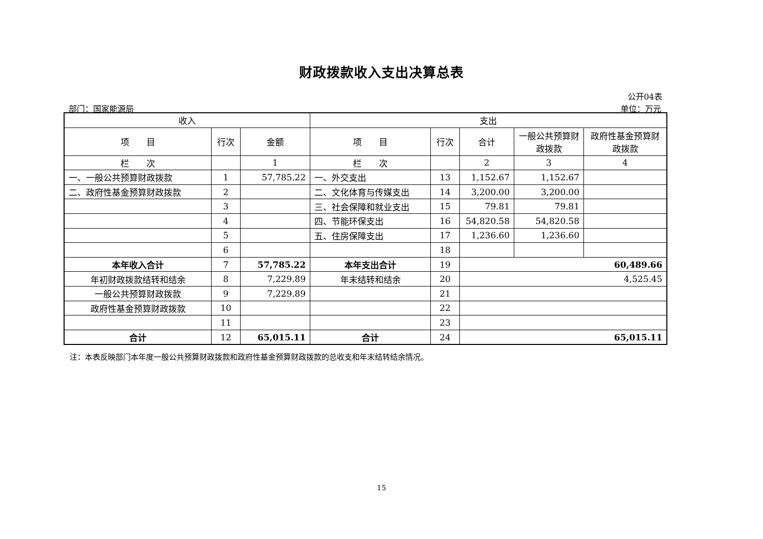财政拨款收入支出决算总表
公开04表
部门：国家能源局 单位：万元
| 收入 | | | 支出 | | | | |
| --- | --- | --- | --- | --- | --- | --- | --- |
| 项 目 | 行次 | 金额 | 项 目 | 行次 | 合计 | 一般公共预算财政拨款 | 政府性基金预算财政拨款 |
| 栏 次 | | 1 | 栏 次 | | 2 | 3 | 4 |
| 一、一般公共预算财政拨款 | 1 | 57,785.22 | 一、外交支出 | 13 | 1,152.67 | 1,152.67 | |
| 二、政府性基金预算财政拨款 | 2 | | 二、文化体育与传媒支出 | 14 | 3,200.00 | 3,200.00 | |
| | 3 | | 三、社会保障和就业支出 | 15 | 79.81 | 79.81 | |
| | 4 | | 四、节能环保支出 | 16 | 54,820.58 | 54,820.58 | |
| | 5 | | 五、住房保障支出 | 17 | 1,236.60 | 1,236.60 | |
| | 6 | | | 18 | | | |
| 本年收入合计 | 7 | 57,785.22 | 本年支出合计 | 19 | 60,489.66 | | |
| 年初财政拨款结转和结余 | 8 | 7,229.89 | 年末结转和结余 | 20 | 4,525.45 | | |
| 一般公共预算财政拨款 | 9 | 7,229.89 | | 21 | | | |
| 政府性基金预算财政拨款 | 10 | | | 22 | | | |
| | 11 | | | 23 | | | |
| 合计 | 12 | 65,015.11 | 合计 | 24 | 65,015.11 | | |
注：本表反映部门本年度一般公共预算财政拨款和政府性基金预算财政拨款的总收支和年末结转结余情况。
15